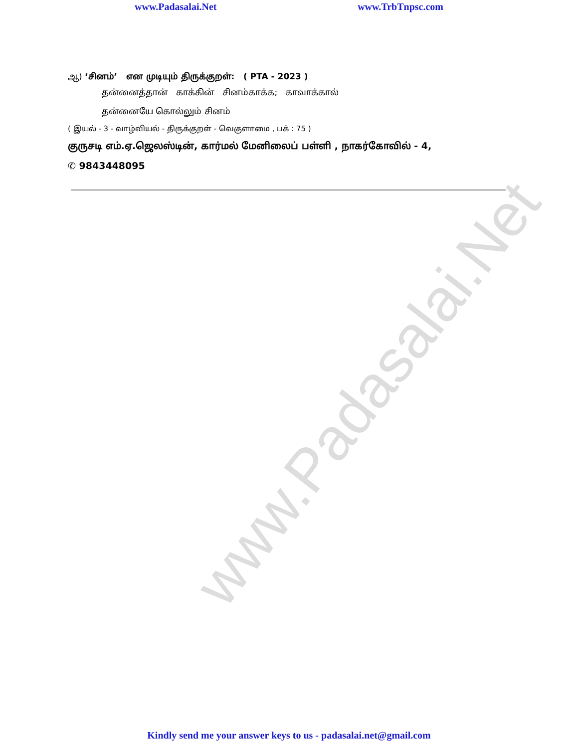www.Padasalai.Net
www.Padasalai.Net www.TrbTnpsc.com
ஆ) ‘சினம்’ என முடியும் திருக்குறள்: ( PTA - 2023 )
தன்னைத்தான் காக்கின் சினம்காக்க; காவாக்கால்
தன்னையே கொல்லும் சினம்
( இயல் - 3 - வாழ்வியல் - திருக்குறள் - வெகுளாமை , பக் : 75 )
குருசடி எம்.ஏ.ஜெலஸ்டின், கார்மல் மேனிலைப் பள்ளி , நாகர்கோவில் - 4,
✆ 9843448095
Kindly send me your answer keys to us - padasalai.net@gmail.com